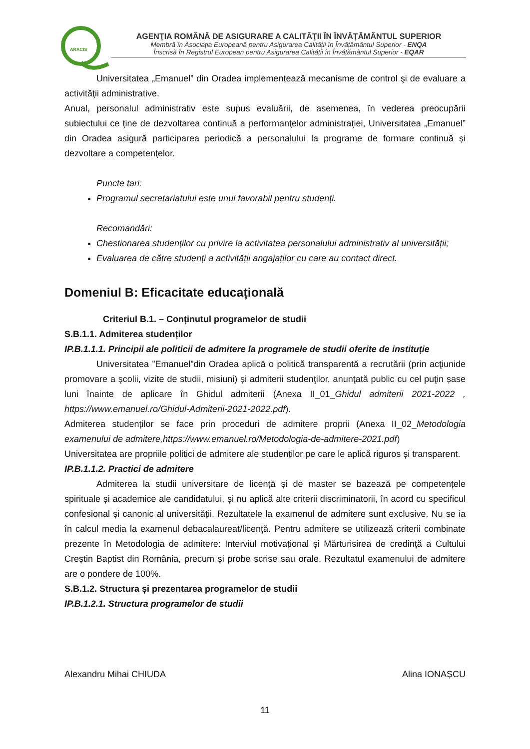ARACIS
AGENŢIA ROMÂNĂ DE ASIGURARE A CALITĂŢII ÎN ÎNVĂŢĂMÂNTUL SUPERIOR
Membră în Asociația Europeană pentru Asigurarea Calității în Învățământul Superior - ENQA
Înscrisă în Registrul European pentru Asigurarea Calității în Învățământul Superior - EQAR
Universitatea „Emanuel” din Oradea implementează mecanisme de control şi de evaluare a activităţii administrative.
Anual, personalul administrativ este supus evaluării, de asemenea, în vederea preocupării subiectului ce ţine de dezvoltarea continuă a performanţelor administraţiei, Universitatea „Emanuel” din Oradea asigură participarea periodică a personalului la programe de formare continuă şi dezvoltare a competenţelor.
Puncte tari:
Programul secretariatului este unul favorabil pentru studenți.
Recomandări:
Chestionarea studenților cu privire la activitatea personalului administrativ al universității;
Evaluarea de către studenți a activității angajaților cu care au contact direct.
Domeniul B: Eficacitate educațională
Criteriul B.1. – Conținutul programelor de studii
S.B.1.1. Admiterea studenților
IP.B.1.1.1. Principii ale politicii de admitere la programele de studii oferite de instituție
Universitatea ”Emanuel”din Oradea aplică o politică transparentă a recrutării (prin acţiunide promovare a şcolii, vizite de studii, misiuni) şi admiterii studenţilor, anunţată public cu cel puţin șase luni înainte de aplicare în Ghidul admiterii (Anexa II_01_Ghidul admiterii 2021-2022 , https://www.emanuel.ro/Ghidul-Admiterii-2021-2022.pdf).
Admiterea studenților se face prin proceduri de admitere proprii (Anexa II_02_Metodologia examenului de admitere,https://www.emanuel.ro/Metodologia-de-admitere-2021.pdf)
Universitatea are propriile politici de admitere ale studenților pe care le aplică riguros și transparent.
IP.B.1.1.2. Practici de admitere
Admiterea la studii universitare de licență și de master se bazează pe competențele spirituale și academice ale candidatului, și nu aplică alte criterii discriminatorii, în acord cu specificul confesional și canonic al universității. Rezultatele la examenul de admitere sunt exclusive. Nu se ia în calcul media la examenul debacalaureat/licență. Pentru admitere se utilizează criterii combinate prezente în Metodologia de admitere: Interviul motivațional și Mărturisirea de credință a Cultului Creștin Baptist din România, precum și probe scrise sau orale. Rezultatul examenului de admitere are o pondere de 100%.
S.B.1.2. Structura și prezentarea programelor de studii
IP.B.1.2.1. Structura programelor de studii
Alexandru Mihai CHIUDA Alina IONAȘCU
11